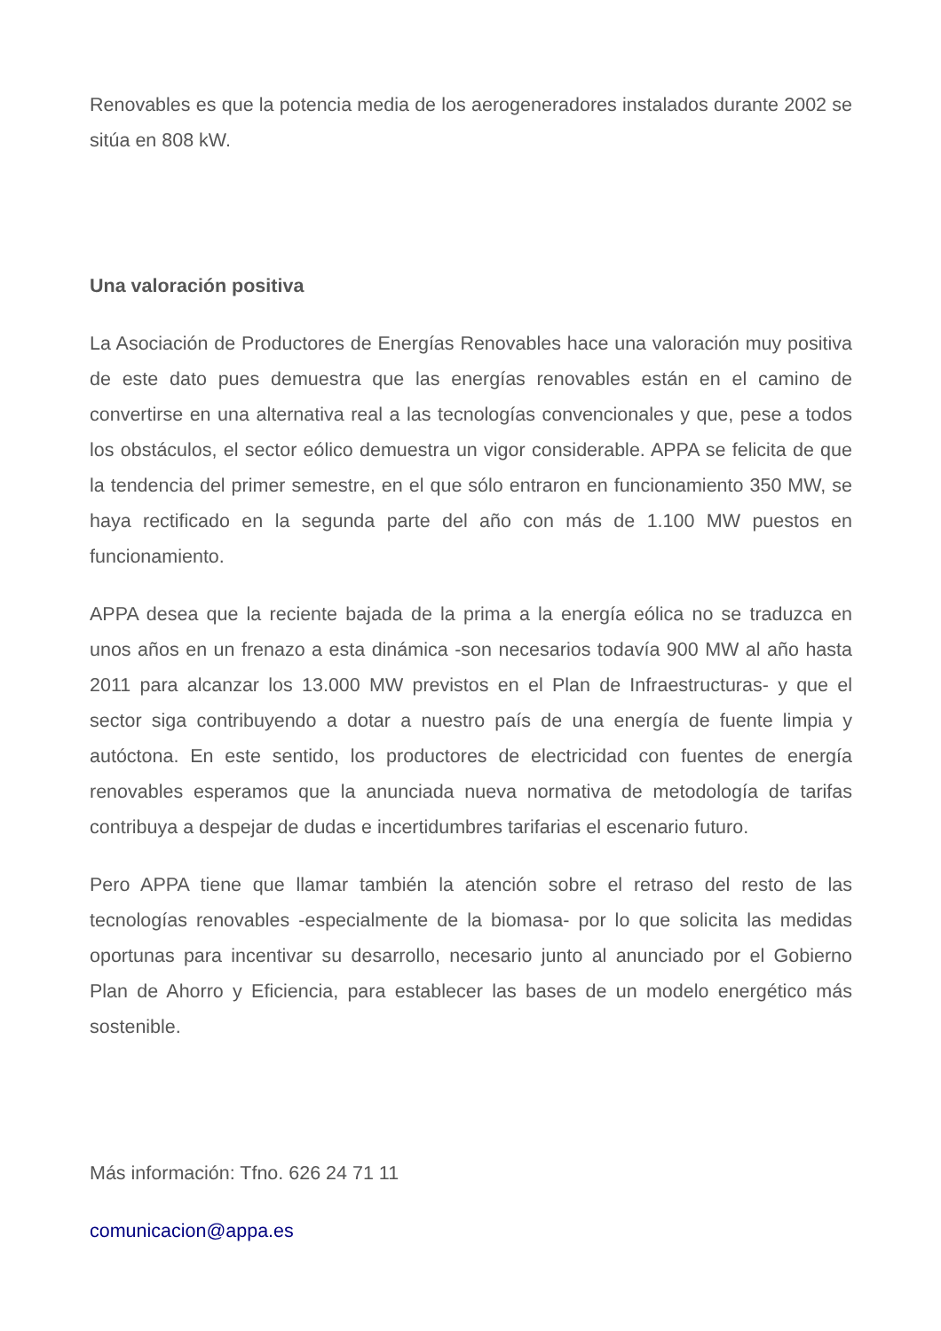Renovables es que la potencia media de los aerogeneradores instalados durante 2002 se sitúa en 808 kW.
Una valoración positiva
La Asociación de Productores de Energías Renovables hace una valoración muy positiva de este dato pues demuestra que las energías renovables están en el camino de convertirse en una alternativa real a las tecnologías convencionales y que, pese a todos los obstáculos, el sector eólico demuestra un vigor considerable. APPA se felicita de que la tendencia del primer semestre, en el que sólo entraron en funcionamiento 350 MW, se haya rectificado en la segunda parte del año con más de 1.100 MW puestos en funcionamiento.
APPA desea que la reciente bajada de la prima a la energía eólica no se traduzca en unos años en un frenazo a esta dinámica -son necesarios todavía 900 MW al año hasta 2011 para alcanzar los 13.000 MW previstos en el Plan de Infraestructuras- y que el sector siga contribuyendo a dotar a nuestro país de una energía de fuente limpia y autóctona. En este sentido, los productores de electricidad con fuentes de energía renovables esperamos que la anunciada nueva normativa de metodología de tarifas contribuya a despejar de dudas e incertidumbres tarifarias el escenario futuro.
Pero APPA tiene que llamar también la atención sobre el retraso del resto de las tecnologías renovables -especialmente de la biomasa- por lo que solicita las medidas oportunas para incentivar su desarrollo, necesario junto al anunciado por el Gobierno Plan de Ahorro y Eficiencia, para establecer las bases de un modelo energético más sostenible.
Más información: Tfno. 626 24 71 11
comunicacion@appa.es